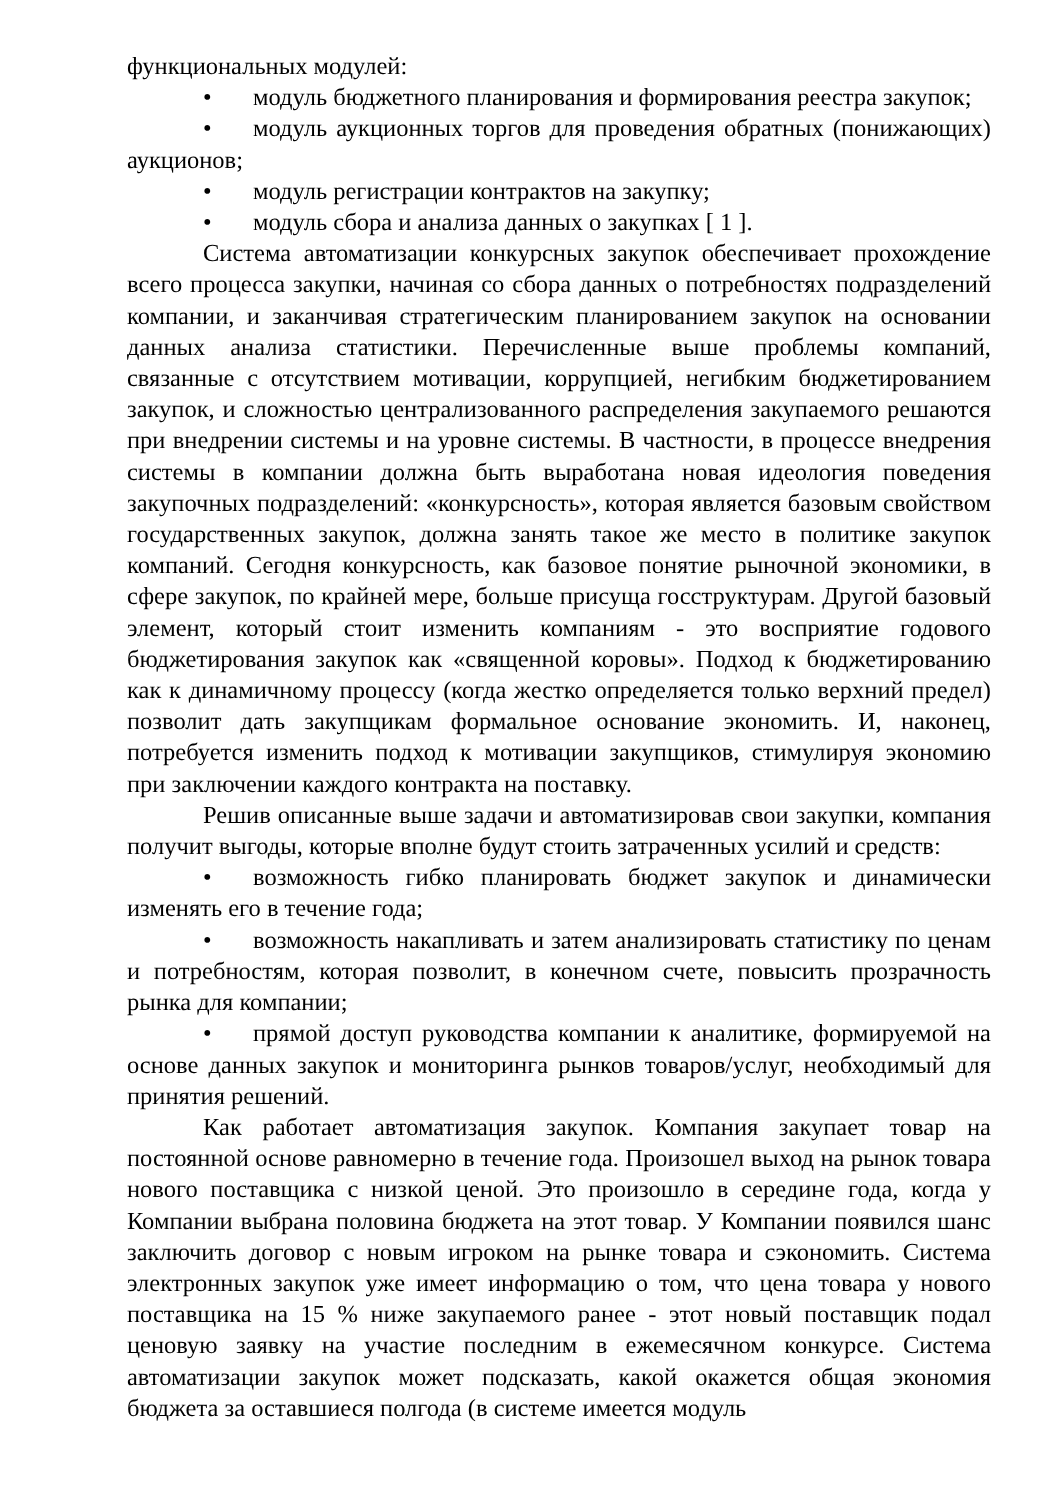функциональных модулей:
• модуль бюджетного планирования и формирования реестра закупок;
• модуль аукционных торгов для проведения обратных (понижающих) аукционов;
• модуль регистрации контрактов на закупку;
• модуль сбора и анализа данных о закупках [ 1 ].
Система автоматизации конкурсных закупок обеспечивает прохождение всего процесса закупки, начиная со сбора данных о потребностях подразделений компании, и заканчивая стратегическим планированием закупок на основании данных анализа статистики. Перечисленные выше проблемы компаний, связанные с отсутствием мотивации, коррупцией, негибким бюджетированием закупок, и сложностью централизованного распределения закупаемого решаются при внедрении системы и на уровне системы. В частности, в процессе внедрения системы в компании должна быть выработана новая идеология поведения закупочных подразделений: «конкурсность», которая является базовым свойством государственных закупок, должна занять такое же место в политике закупок компаний. Сегодня конкурсность, как базовое понятие рыночной экономики, в сфере закупок, по крайней мере, больше присуща госструктурам. Другой базовый элемент, который стоит изменить компаниям - это восприятие годового бюджетирования закупок как «священной коровы». Подход к бюджетированию как к динамичному процессу (когда жестко определяется только верхний предел) позволит дать закупщикам формальное основание экономить. И, наконец, потребуется изменить подход к мотивации закупщиков, стимулируя экономию при заключении каждого контракта на поставку.
Решив описанные выше задачи и автоматизировав свои закупки, компания получит выгоды, которые вполне будут стоить затраченных усилий и средств:
• возможность гибко планировать бюджет закупок и динамически изменять его в течение года;
• возможность накапливать и затем анализировать статистику по ценам и потребностям, которая позволит, в конечном счете, повысить прозрачность рынка для компании;
• прямой доступ руководства компании к аналитике, формируемой на основе данных закупок и мониторинга рынков товаров/услуг, необходимый для принятия решений.
Как работает автоматизация закупок. Компания закупает товар на постоянной основе равномерно в течение года. Произошел выход на рынок товара нового поставщика с низкой ценой. Это произошло в середине года, когда у Компании выбрана половина бюджета на этот товар. У Компании появился шанс заключить договор с новым игроком на рынке товара и сэкономить. Система электронных закупок уже имеет информацию о том, что цена товара у нового поставщика на 15 % ниже закупаемого ранее - этот новый поставщик подал ценовую заявку на участие последним в ежемесячном конкурсе. Система автоматизации закупок может подсказать, какой окажется общая экономия бюджета за оставшиеся полгода (в системе имеется модуль